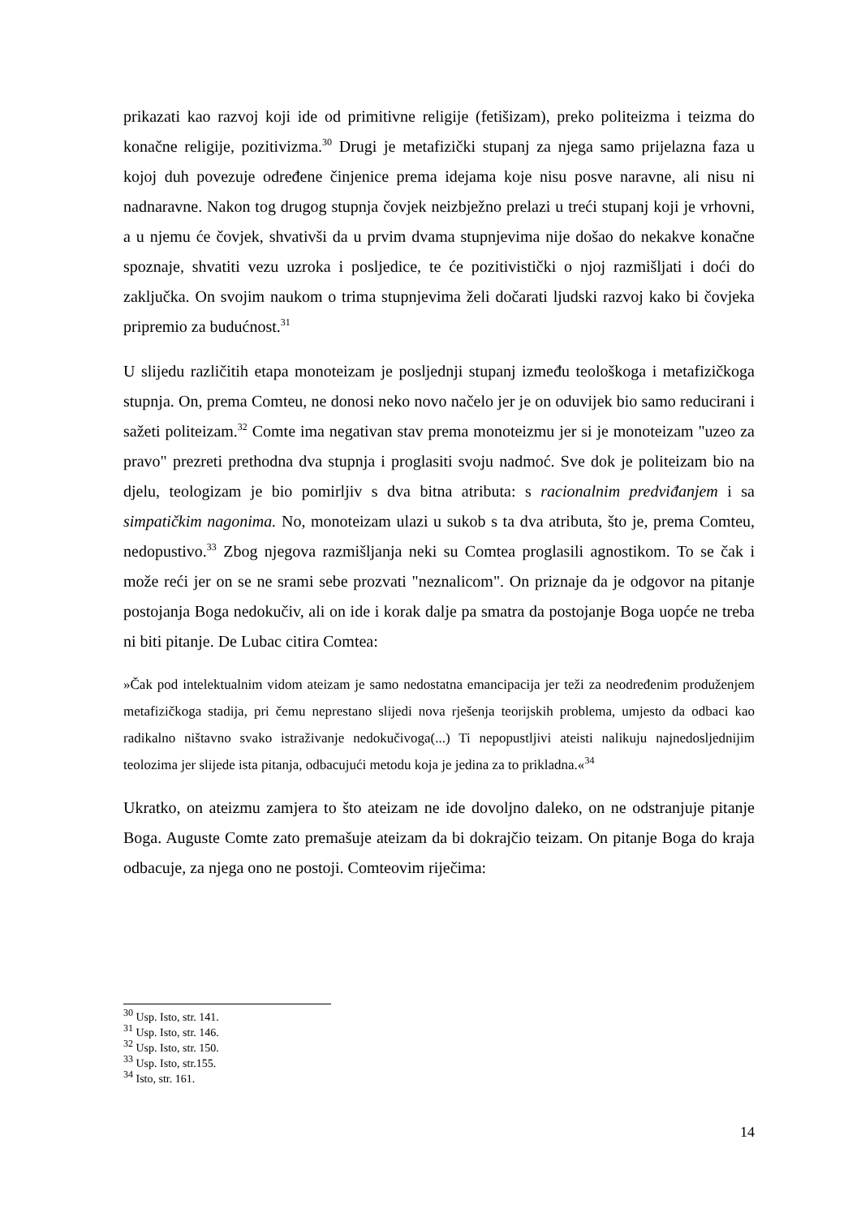prikazati kao razvoj koji ide od primitivne religije (fetišizam), preko politeizma i teizma do konačne religije, pozitivizma.<sup>30</sup> Drugi je metafizički stupanj za njega samo prijelazna faza u kojoj duh povezuje određene činjenice prema idejama koje nisu posve naravne, ali nisu ni nadnaravne. Nakon tog drugog stupnja čovjek neizbježno prelazi u treći stupanj koji je vrhovni, a u njemu će čovjek, shvativši da u prvim dvama stupnjevima nije došao do nekakve konačne spoznaje, shvatiti vezu uzroka i posljedice, te će pozitivistički o njoj razmišljati i doći do zaključka. On svojim naukom o trima stupnjevima želi dočarati ljudski razvoj kako bi čovjeka pripremio za budućnost.<sup>31</sup>
U slijedu različitih etapa monoteizam je posljednji stupanj između teološkoga i metafizičkoga stupnja. On, prema Comteu, ne donosi neko novo načelo jer je on oduvijek bio samo reducirani i sažeti politeizam.<sup>32</sup> Comte ima negativan stav prema monoteizmu jer si je monoteizam "uzeo za pravo" prezreti prethodna dva stupnja i proglasiti svoju nadmoć. Sve dok je politeizam bio na djelu, teologizam je bio pomirljiv s dva bitna atributa: s racionalnim predviđanjem i sa simpatičkim nagonima. No, monoteizam ulazi u sukob s ta dva atributa, što je, prema Comteu, nedopustivo.<sup>33</sup> Zbog njegova razmišljanja neki su Comtea proglasili agnostikom. To se čak i može reći jer on se ne srami sebe prozvati "neznalicom". On priznaje da je odgovor na pitanje postojanja Boga nedokučiv, ali on ide i korak dalje pa smatra da postojanje Boga uopće ne treba ni biti pitanje. De Lubac citira Comtea:
»Čak pod intelektualnim vidom ateizam je samo nedostatna emancipacija jer teži za neodređenim produženjem metafizičkoga stadija, pri čemu neprestano slijedi nova rješenja teorijskih problema, umjesto da odbaci kao radikalno ništavno svako istraživanje nedokučivoga(...) Ti nepopustljivi ateisti nalikuju najnedosljednijim teolozima jer slijede ista pitanja, odbacujući metodu koja je jedina za to prikladna.«<sup>34</sup>
Ukratko, on ateizmu zamjera to što ateizam ne ide dovoljno daleko, on ne odstranjuje pitanje Boga. Auguste Comte zato premašuje ateizam da bi dokrajčio teizam. On pitanje Boga do kraja odbacuje, za njega ono ne postoji. Comteovim riječima:
<sup>30</sup> Usp. Isto, str. 141.
<sup>31</sup> Usp. Isto, str. 146.
<sup>32</sup> Usp. Isto, str. 150.
<sup>33</sup> Usp. Isto, str.155.
<sup>34</sup> Isto, str. 161.
14